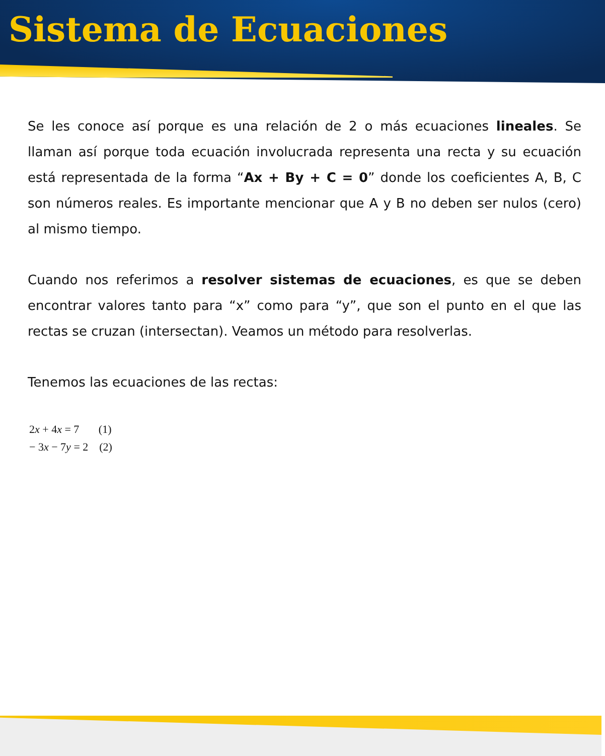Sistema de Ecuaciones
Se les conoce así porque es una relación de 2 o más ecuaciones lineales. Se llaman así porque toda ecuación involucrada representa una recta y su ecuación está representada de la forma “Ax + By + C = 0” donde los coeficientes A, B, C son números reales. Es importante mencionar que A y B no deben ser nulos (cero) al mismo tiempo.
Cuando nos referimos a resolver sistemas de ecuaciones, es que se deben encontrar valores tanto para “x” como para “y”, que son el punto en el que las rectas se cruzan (intersectan). Veamos un método para resolverlas.
Tenemos las ecuaciones de las rectas:
2x + 4x = 7 (1)
− 3x − 7y = 2 (2)